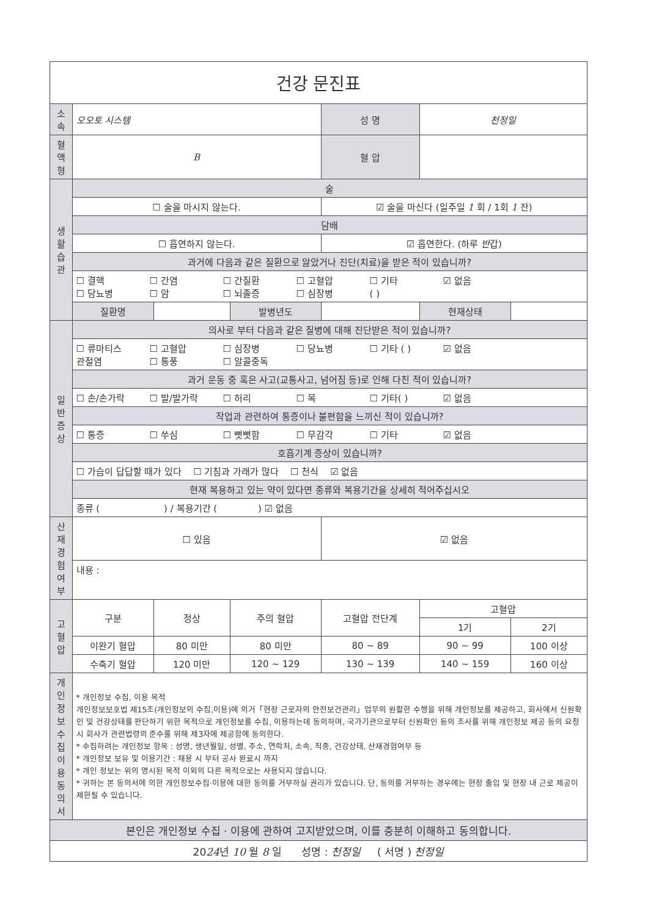| 건강 문진표 | | | | | | |
| 소 속 | 오오토 시스템 | | | 성 명 | 천정일 | |
| 혈액형 | B | | | 혈 압 | | |
| 생 활 습 관 | 술 | | | | | |
| | ☐ 술을 마시지 않는다. | | | ☑ 술을 마신다 (일주일 1 회 / 1회 1 잔) | | |
| | 담배 | | | | | |
| | ☐ 흡연하지 않는다. | | | ☑ 흡연한다. (하루 반 갑) | | |
| | 과거에 다음과 같은 질환으로 앓았거나 진단(치료)을 받은 적이 있습니까? | | | | | |
| | ☐ 결핵 ☐ 간염 ☐ 간질환 ☐ 고혈압 ☐ 기타 ☑ 없음 ☐ 당뇨병 ☐ 암 ☐ 뇌졸증 ☐ 심장병 ( ) | | | | | |
| | 질환명 | | 발병년도 | | 현재상태 | |
| 일 반 증 상 | 의사로 부터 다음과 같은 질병에 대해 진단받은 적이 있습니까? | | | | | |
| | ☐ 류마티스 ☐ 고혈압 ☐ 심장병 ☐ 당뇨병 ☐ 기타 ( ) ☑ 없음 관절염 ☐ 통풍 ☐ 알콜중독 | | | | | |
| | 과거 운동 중 혹은 사고(교통사고, 넘어짐 등)로 인해 다친 적이 있습니까? | | | | | |
| | ☐ 손/손가락 ☐ 발/발가락 ☐ 허리 ☐ 목 ☐ 기타( ) ☑ 없음 | | | | | |
| | 작업과 관련하여 통증이나 불편함을 느끼신 적이 있습니까? | | | | | |
| | ☐ 통증 ☐ 쑤심 ☐ 뻣뻣함 ☐ 무감각 ☐ 기타 ☑ 없음 | | | | | |
| | 호흡기계 증상이 있습니까? | | | | | |
| | ☐ 가슴이 답답할 때가 있다 ☐ 기침과 가래가 많다 ☐ 천식 ☑ 없음 | | | | | |
| | 현재 복용하고 있는 약이 있다면 종류와 복용기간을 상세히 적어주십시오 | | | | | |
| | 종류 ( ) / 복용기간 ( ) ☑ 없음 | | | | | |
| 산 재 경 험 여 부 | ☐ 있음 | | | ☑ 없음 | | |
| | 내용 : | | | | | |
| 고혈압 | 구분 | 정상 | 주의 혈압 | 고혈압 전단계 | 고혈압 | |
| | | | | | 1기 | 2기 |
| | 이완기 혈압 | 80 미만 | 80 미만 | 80 ~ 89 | 90 ~ 99 | 100 이상 |
| | 수축기 혈압 | 120 미만 | 120 ~ 129 | 130 ~ 139 | 140 ~ 159 | 160 이상 |
| 개 인 정 보 수 집 이 용 동의서 | * 개인정보 수집, 이용 목적 개인정보보호법 제15조(개인정보의 수집,이용)에 의거「현장 근로자의 안전보건관리」업무의 원활한 수행을 위해 개인정보를 제공하고, 회사에서 신원확인 및 건강상태를 판단하기 위한 목적으로 개인정보를 수집, 이용하는데 동의하며, 국가기관으로부터 신원확인 등의 조사를 위해 개인정보 제공 등의 요청 시 회사가 관련법령의 준수를 위해 제3자에 제공함에 동의한다. * 수집하려는 개인정보 항목 : 성명, 생년월일, 성별, 주소, 연락처, 소속, 직종, 건강상태, 산재경험여부 등 * 개인정보 보유 및 이용기간 : 채용 시 부터 공사 완료시 까지 * 개인 정보는 위의 명시된 목적 이외의 다른 목적으로는 사용되지 않습니다. * 귀하는 본 동의서에 의한 개인정보수집·이용에 대한 동의를 거부하실 권리가 있습니다. 단, 동의를 거부하는 경우에는 현장 출입 및 현장 내 근로 제공이 제한될 수 있습니다. | | | | | |
| 본인은 개인정보 수집 · 이용에 관하여 고지받았으며, 이를 충분히 이해하고 동의합니다. | | | | | | |
| 20 24 년 10 월 8 일 성명 : 천정일 ( 서명 ) 천정일 | | | | | | |